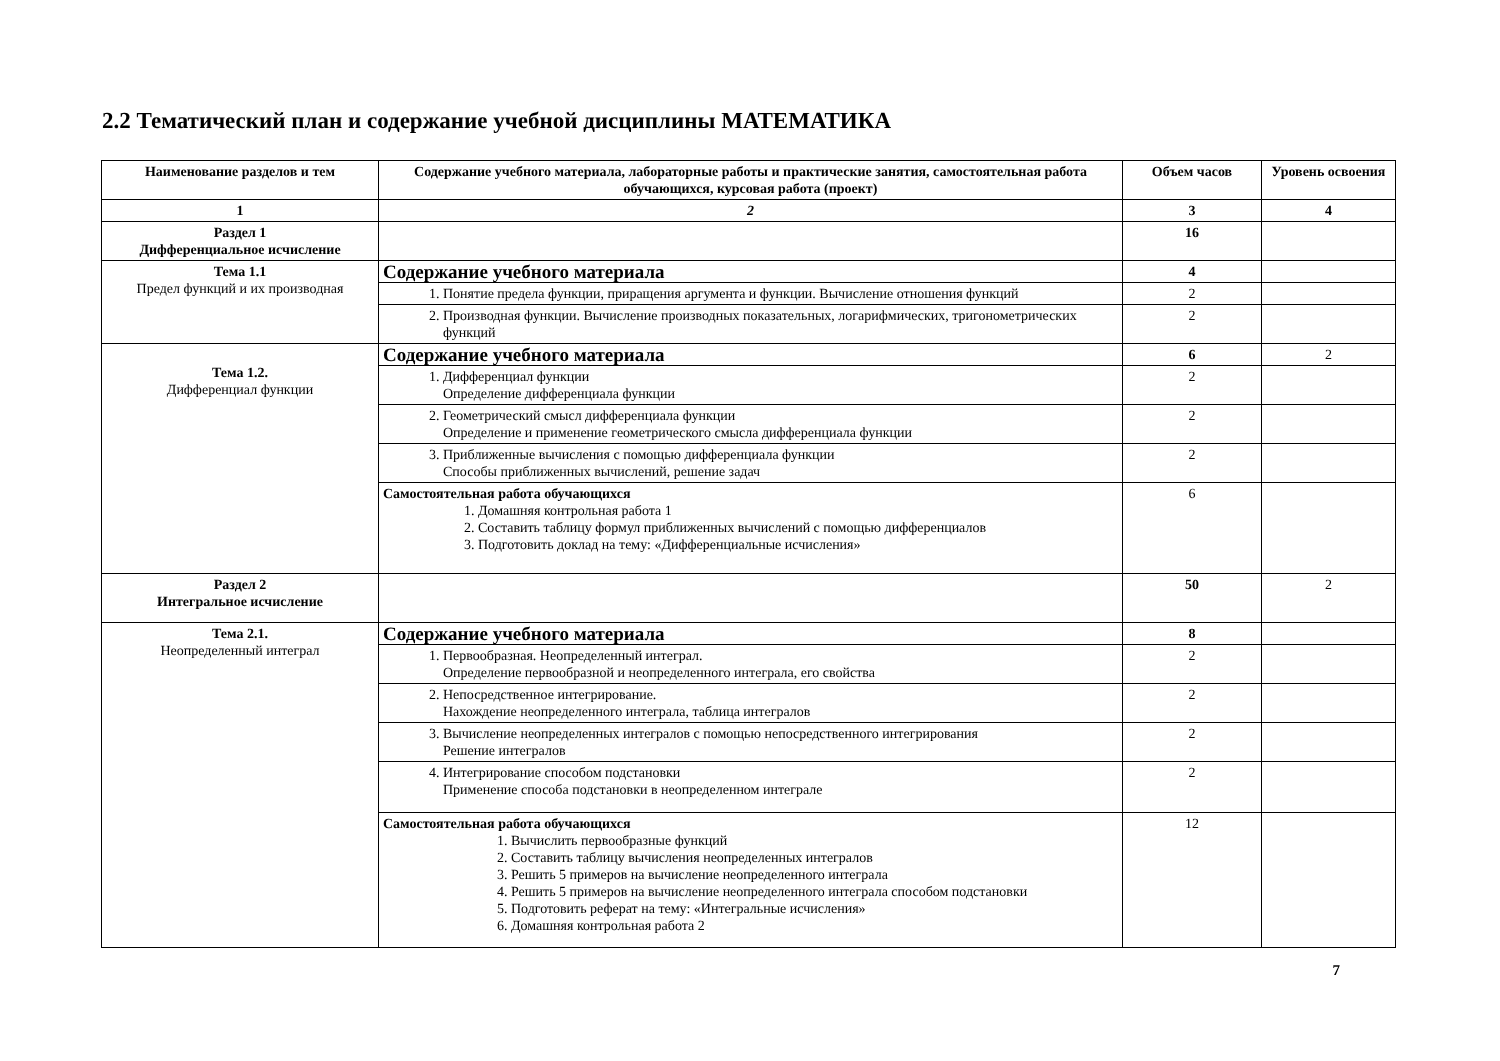2.2 Тематический план и содержание учебной дисциплины МАТЕМАТИКА
| Наименование разделов и тем | Содержание учебного материала, лабораторные работы и практические занятия, самостоятельная работа обучающихся, курсовая работа (проект) | Объем часов | Уровень освоения |
| --- | --- | --- | --- |
| 1 | 2 | 3 | 4 |
| Раздел 1 Дифференциальное исчисление | | 16 | |
| Тема 1.1 Предел функций и их производная | Содержание учебного материала | 4 | |
| | 1. Понятие предела функции, приращения аргумента и функции. Вычисление отношения функций | 2 | |
| | 2. Производная функции. Вычисление производных показательных, логарифмических, тригонометрических функций | 2 | |
| Тема 1.2. Дифференциал функции | Содержание учебного материала | 6 | 2 |
| | 1. Дифференциал функции Определение дифференциала функции | 2 | |
| | 2. Геометрический смысл дифференциала функции Определение и применение геометрического смысла дифференциала функции | 2 | |
| | 3. Приближенные вычисления с помощью дифференциала функции Способы приближенных вычислений, решение задач | 2 | |
| | Самостоятельная работа обучающихся 1. Домашняя контрольная работа 1 2. Составить таблицу формул приближенных вычислений с помощью дифференциалов 3. Подготовить доклад на тему: «Дифференциальные исчисления» | 6 | |
| Раздел 2 Интегральное исчисление | | 50 | 2 |
| Тема 2.1. Неопределенный интеграл | Содержание учебного материала | 8 | |
| | 1. Первообразная. Неопределенный интеграл. Определение первообразной и неопределенного интеграла, его свойства | 2 | |
| | 2. Непосредственное интегрирование. Нахождение неопределенного интеграла, таблица интегралов | 2 | |
| | 3. Вычисление неопределенных интегралов с помощью непосредственного интегрирования Решение интегралов | 2 | |
| | 4. Интегрирование способом подстановки Применение способа подстановки в неопределенном интеграле | 2 | |
| | Самостоятельная работа обучающихся 1. Вычислить первообразные функций 2. Составить таблицу вычисления неопределенных интегралов 3. Решить 5 примеров на вычисление неопределенного интеграла 4. Решить 5 примеров на вычисление неопределенного интеграла способом подстановки 5. Подготовить реферат на тему: «Интегральные исчисления» 6. Домашняя контрольная работа 2 | 12 | |
7